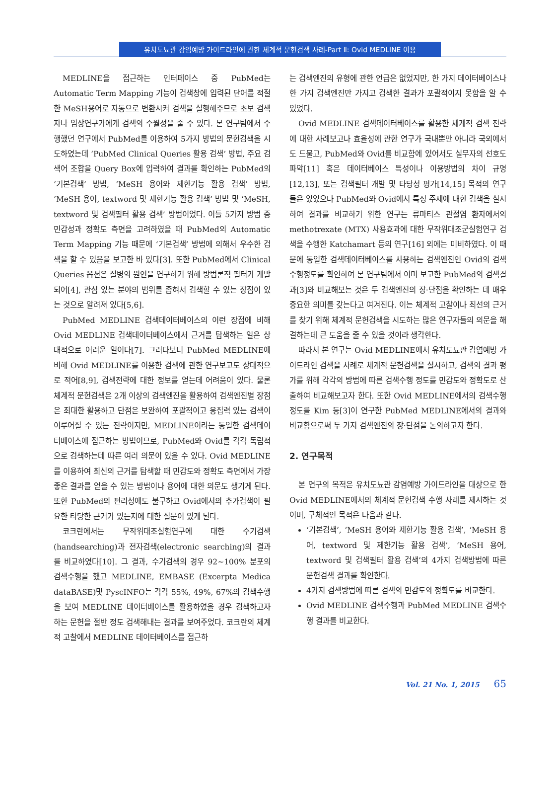유치도뇨관 감염예방 가이드라인에 관한 체계적 문헌검색 사례-Part Ⅱ: Ovid MEDLINE 이용
MEDLINE을 접근하는 인터페이스 중 PubMed는 Automatic Term Mapping 기능이 검색창에 입력된 단어를 적절한 MeSH용어로 자동으로 변환시켜 검색을 실행해주므로 초보 검색자나 임상연구가에게 검색의 수월성을 줄 수 있다. 본 연구팀에서 수행했던 연구에서 PubMed를 이용하여 5가지 방법의 문헌검색을 시도하였는데 ‘PubMed Clinical Queries 활용 검색’ 방법, 주요 검색어 조합을 Query Box에 입력하여 결과를 확인하는 PubMed의 ‘기본검색’ 방법, ‘MeSH 용어와 제한기능 활용 검색’ 방법, ‘MeSH 용어, textword 및 제한기능 활용 검색’ 방법 및 ‘MeSH, textword 및 검색필터 활용 검색’ 방법이었다. 이들 5가지 방법 중 민감성과 정확도 측면을 고려하였을 때 PubMed의 Automatic Term Mapping 기능 때문에 ‘기본검색’ 방법에 의해서 우수한 검색을 할 수 있음을 보고한 바 있다[3]. 또한 PubMed에서 Clinical Queries 옵션은 질병의 원인을 연구하기 위해 방법론적 필터가 개발되어[4], 관심 있는 분야의 범위를 좁혀서 검색할 수 있는 장점이 있는 것으로 알려져 있다[5,6].
PubMed MEDLINE 검색데이터베이스의 이런 장점에 비해 Ovid MEDLINE 검색데이터베이스에서 근거를 탐색하는 일은 상대적으로 어려운 일이다[7]. 그러다보니 PubMed MEDLINE에 비해 Ovid MEDLINE를 이용한 검색에 관한 연구보고도 상대적으로 적어[8,9], 검색전략에 대한 정보를 얻는데 어려움이 있다. 물론 체계적 문헌검색은 2개 이상의 검색엔진을 활용하여 검색엔진별 장점은 최대한 활용하고 단점은 보완하여 포괄적이고 응집력 있는 검색이 이루어질 수 있는 전략이지만, MEDLINE이라는 동일한 검색데이터베이스에 접근하는 방법이므로, PubMed와 Ovid를 각각 독립적으로 검색하는데 따른 여러 의문이 있을 수 있다. Ovid MEDLINE를 이용하여 최신의 근거를 탐색할 때 민감도와 정확도 측면에서 가장 좋은 결과를 얻을 수 있는 방법이나 용어에 대한 의문도 생기게 된다. 또한 PubMed의 편리성에도 불구하고 Ovid에서의 추가검색이 필요한 타당한 근거가 있는지에 대한 질문이 있게 된다.
코크란에서는 무작위대조실험연구에 대한 수기검색(handsearching)과 전자검색(electronic searching)의 결과를 비교하였다[10]. 그 결과, 수기검색의 경우 92~100% 분포의 검색수행을 했고 MEDLINE, EMBASE (Excerpta Medica dataBASE)및 PyscINFO는 각각 55%, 49%, 67%의 검색수행을 보여 MEDLINE 데이터베이스를 활용하였을 경우 검색하고자 하는 문헌을 절반 정도 검색해내는 결과를 보여주었다. 코크란의 체계적 고찰에서 MEDLINE 데이터베이스를 접근하
는 검색엔진의 유형에 관한 언급은 없었지만, 한 가지 데이터베이스나 한 가지 검색엔진만 가지고 검색한 결과가 포괄적이지 못함을 알 수 있었다.
Ovid MEDLINE 검색데이터베이스를 활용한 체계적 검색 전략에 대한 사례보고나 효율성에 관한 연구가 국내뿐만 아니라 국외에서도 드물고, PubMed와 Ovid를 비교함에 있어서도 실무자의 선호도 파악[11] 혹은 데이터베이스 특성이나 이용방법의 차이 규명[12,13], 또는 검색필터 개발 및 타당성 평가[14,15] 목적의 연구들은 있었으나 PubMed와 Ovid에서 특정 주제에 대한 검색을 실시하여 결과를 비교하기 위한 연구는 류마티스 관절염 환자에서의 methotrexate (MTX) 사용효과에 대한 무작위대조군실험연구 검색을 수행한 Katchamart 등의 연구[16] 외에는 미비하였다. 이 때문에 동일한 검색데이터베이스를 사용하는 검색엔진인 Ovid의 검색 수행정도를 확인하여 본 연구팀에서 이미 보고한 PubMed의 검색결과[3]와 비교해보는 것은 두 검색엔진의 장·단점을 확인하는 데 매우 중요한 의미를 갖는다고 여겨진다. 이는 체계적 고찰이나 최선의 근거를 찾기 위해 체계적 문헌검색을 시도하는 많은 연구자들의 의문을 해결하는데 큰 도움을 줄 수 있을 것이라 생각한다.
따라서 본 연구는 Ovid MEDLINE에서 유치도뇨관 감염예방 가이드라인 검색을 사례로 체계적 문헌검색을 실시하고, 검색의 결과 평가를 위해 각각의 방법에 따른 검색수행 정도를 민감도와 정확도로 산출하여 비교해보고자 한다. 또한 Ovid MEDLINE에서의 검색수행 정도를 Kim 등[3]이 연구한 PubMed MEDLINE에서의 결과와 비교함으로써 두 가지 검색엔진의 장·단점을 논의하고자 한다.
2. 연구목적
본 연구의 목적은 유치도뇨관 감염예방 가이드라인을 대상으로 한 Ovid MEDLINE에서의 체계적 문헌검색 수행 사례를 제시하는 것이며, 구체적인 목적은 다음과 같다.
‘기본검색’, ‘MeSH 용어와 제한기능 활용 검색’, ‘MeSH 용어, textword 및 제한기능 활용 검색’, ‘MeSH 용어, textword 및 검색필터 활용 검색’의 4가지 검색방법에 따른 문헌검색 결과를 확인한다.
4가지 검색방법에 따른 검색의 민감도와 정확도를 비교한다.
Ovid MEDLINE 검색수행과 PubMed MEDLINE 검색수행 결과를 비교한다.
Vol. 21 No. 1, 2015 65